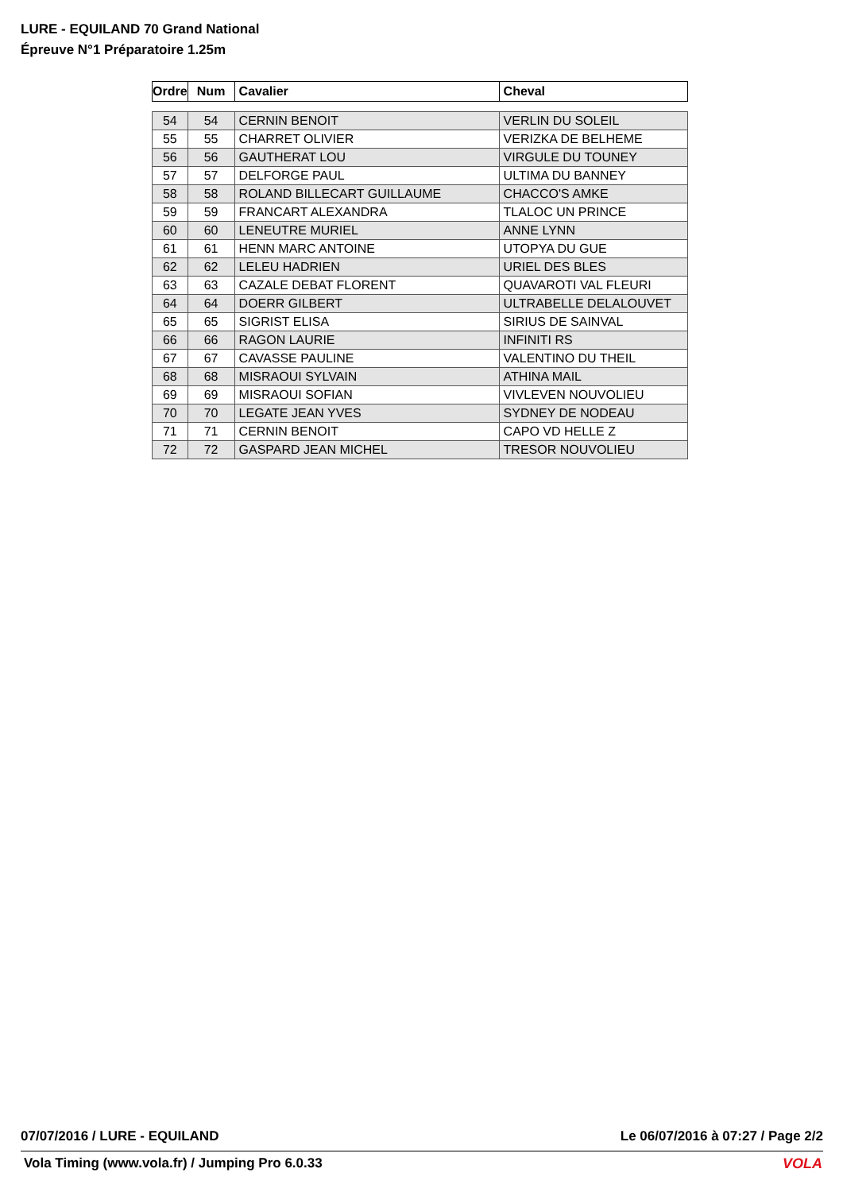LURE - EQUILAND 70 Grand National
Épreuve N°1 Préparatoire 1.25m
| Ordre | Num | Cavalier | Cheval |
| --- | --- | --- | --- |
| 54 | 54 | CERNIN BENOIT | VERLIN DU SOLEIL |
| 55 | 55 | CHARRET OLIVIER | VERIZKA DE BELHEME |
| 56 | 56 | GAUTHERAT LOU | VIRGULE DU TOUNEY |
| 57 | 57 | DELFORGE PAUL | ULTIMA DU BANNEY |
| 58 | 58 | ROLAND BILLECART GUILLAUME | CHACCO'S AMKE |
| 59 | 59 | FRANCART ALEXANDRA | TLALOC UN PRINCE |
| 60 | 60 | LENEUTRE MURIEL | ANNE LYNN |
| 61 | 61 | HENN MARC ANTOINE | UTOPYA DU GUE |
| 62 | 62 | LELEU HADRIEN | URIEL DES BLES |
| 63 | 63 | CAZALE DEBAT FLORENT | QUAVAROTI VAL FLEURI |
| 64 | 64 | DOERR GILBERT | ULTRABELLE DELALOUVET |
| 65 | 65 | SIGRIST ELISA | SIRIUS DE SAINVAL |
| 66 | 66 | RAGON LAURIE | INFINITI RS |
| 67 | 67 | CAVASSE PAULINE | VALENTINO DU THEIL |
| 68 | 68 | MISRAOUI SYLVAIN | ATHINA MAIL |
| 69 | 69 | MISRAOUI SOFIAN | VIVLEVEN NOUVOLIEU |
| 70 | 70 | LEGATE JEAN YVES | SYDNEY DE NODEAU |
| 71 | 71 | CERNIN BENOIT | CAPO VD HELLE Z |
| 72 | 72 | GASPARD JEAN MICHEL | TRESOR NOUVOLIEU |
07/07/2016 / LURE - EQUILAND Le 06/07/2016 à 07:27 / Page 2/2
Vola Timing (www.vola.fr) / Jumping Pro 6.0.33
VOLA